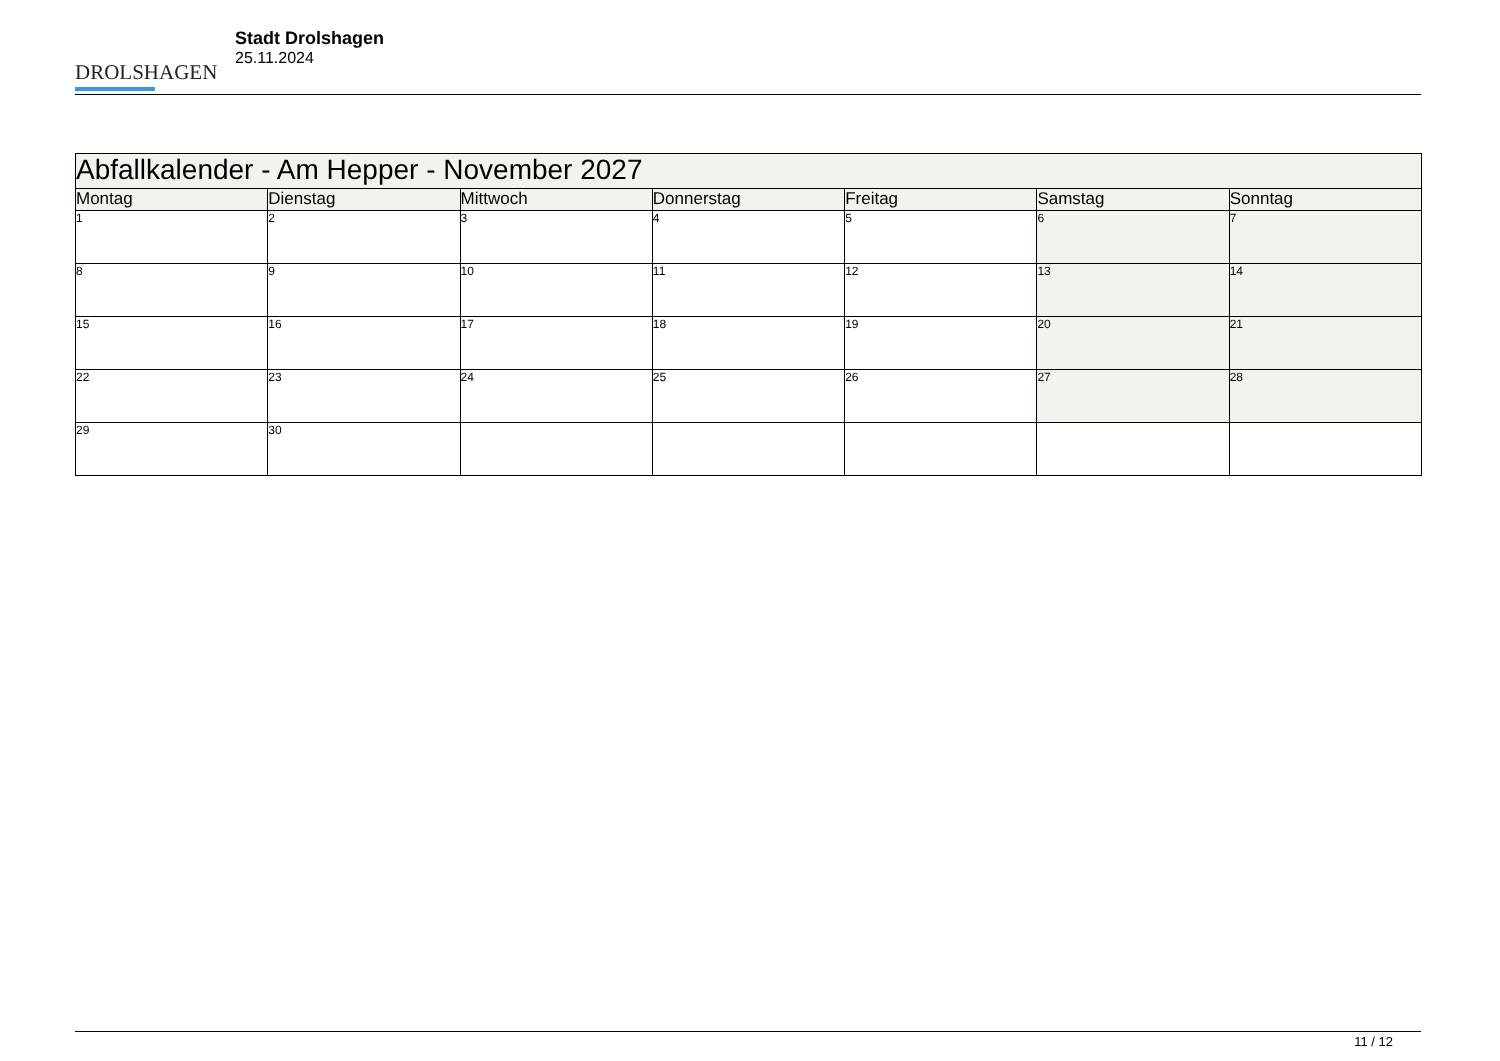DROLSHAGEN
Stadt Drolshagen
25.11.2024
| Abfallkalender - Am Hepper - November 2027 | | | | | | |
| --- | --- | --- | --- | --- | --- | --- |
| Montag | Dienstag | Mittwoch | Donnerstag | Freitag | Samstag | Sonntag |
| 1 | 2 | 3 | 4 | 5 | 6 | 7 |
| 8 | 9 | 10 | 11 | 12 | 13 | 14 |
| 15 | 16 | 17 | 18 | 19 | 20 | 21 |
| 22 | 23 | 24 | 25 | 26 | 27 | 28 |
| 29 | 30 | | | | | |
11 / 12